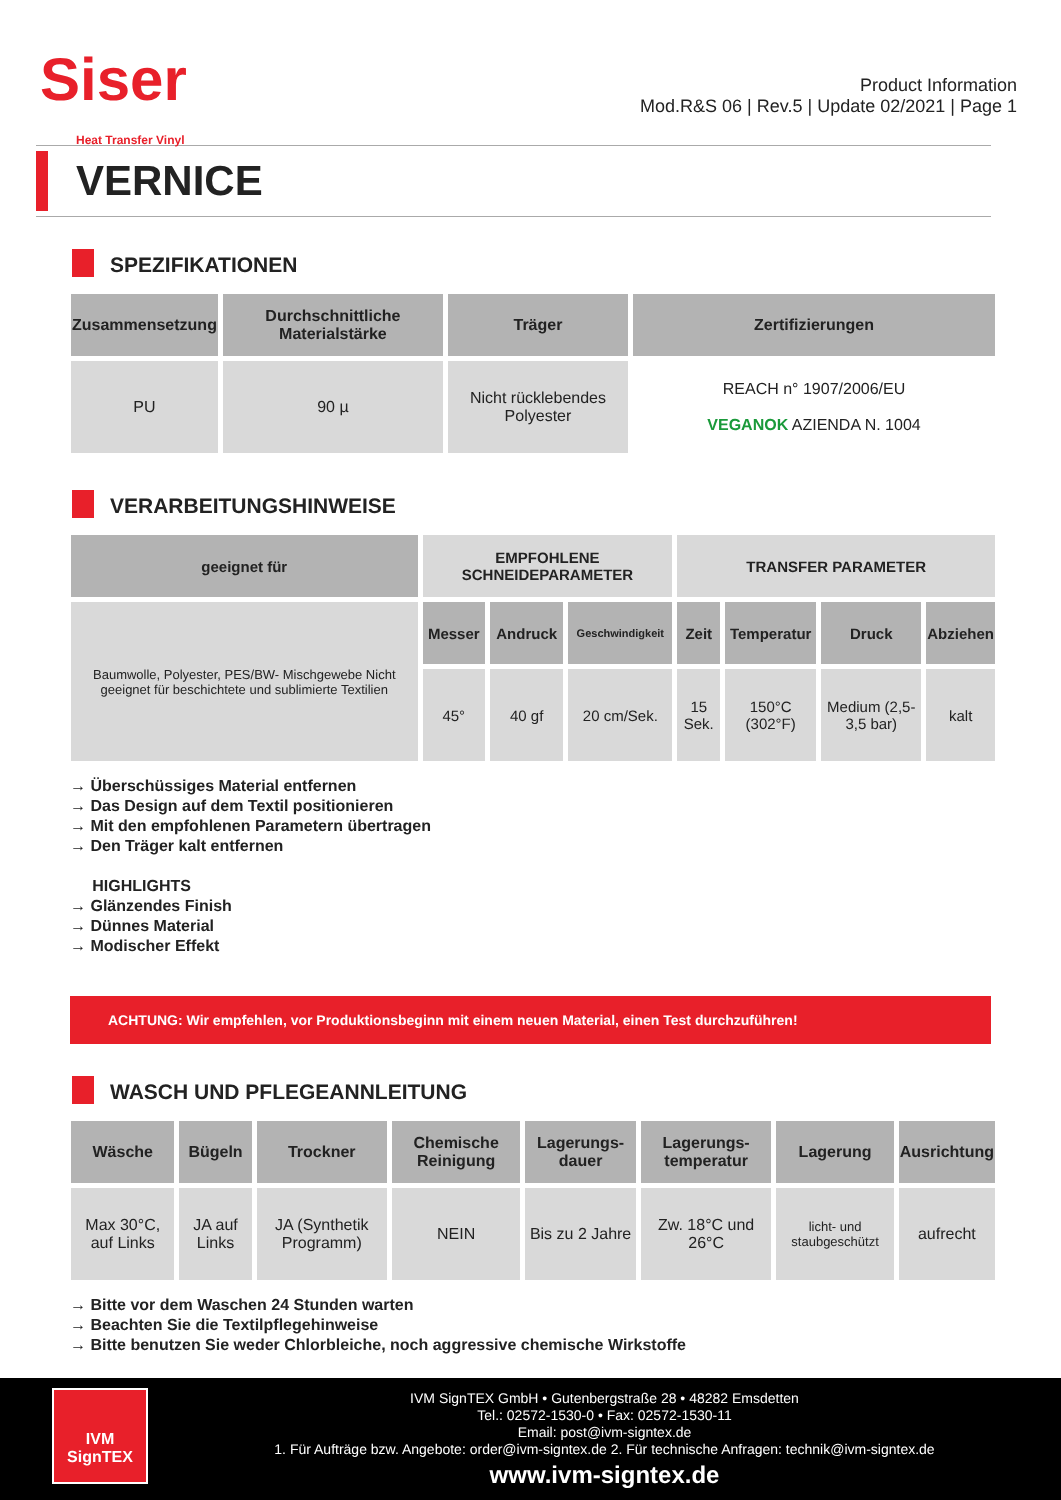Siser
Heat Transfer Vinyl
Product Information
Mod.R&S 06 | Rev.5 | Update 02/2021 | Page 1
VERNICE
SPEZIFIKATIONEN
| Zusammensetzung | Durchschnittliche Materialstärke | Träger | Zertifizierungen |
| --- | --- | --- | --- |
| PU | 90 µ | Nicht rücklebendes Polyester | REACH n° 1907/2006/EU VEGANOK AZIENDA N. 1004 |
VERARBEITUNGSHINWEISE
| geeignet für | EMPFOHLENE SCHNEIDEPARAMETER | | | TRANSFER PARAMETER | | | |
| --- | --- | --- | --- | --- | --- | --- | --- |
| Baumwolle, Polyester, PES/BW- Mischgewebe Nicht geeignet für beschichtete und sublimierte Textilien | Messer | Andruck | Geschwindigkeit | Zeit | Temperatur | Druck | Abziehen |
| | 45° | 40 gf | 20 cm/Sek. | 15 Sek. | 150°C (302°F) | Medium (2,5-3,5 bar) | kalt |
→ Überschüssiges Material entfernen
→ Das Design auf dem Textil positionieren
→ Mit den empfohlenen Parametern übertragen
→ Den Träger kalt entfernen
HIGHLIGHTS
→ Glänzendes Finish
→ Dünnes Material
→ Modischer Effekt
ACHTUNG: Wir empfehlen, vor Produktionsbeginn mit einem neuen Material, einen Test durchzuführen!
WASCH UND PFLEGEANNLEITUNG
| Wäsche | Bügeln | Trockner | Chemische Reinigung | Lagerungs-dauer | Lagerungs-temperatur | Lagerung | Ausrichtung |
| --- | --- | --- | --- | --- | --- | --- | --- |
| Max 30°C, auf Links | JA auf Links | JA (Synthetik Programm) | NEIN | Bis zu 2 Jahre | Zw. 18°C und 26°C | licht- und staubgeschützt | aufrecht |
→ Bitte vor dem Waschen 24 Stunden warten
→ Beachten Sie die Textilpflegehinweise
→ Bitte benutzen Sie weder Chlorbleiche, noch aggressive chemische Wirkstoffe
IVM
SignTEX
IVM SignTEX GmbH • Gutenbergstraße 28 • 48282 Emsdetten
Tel.: 02572-1530-0 • Fax: 02572-1530-11
Email: post@ivm-signtex.de
1. Für Aufträge bzw. Angebote: order@ivm-signtex.de 2. Für technische Anfragen: technik@ivm-signtex.de
www.ivm-signtex.de